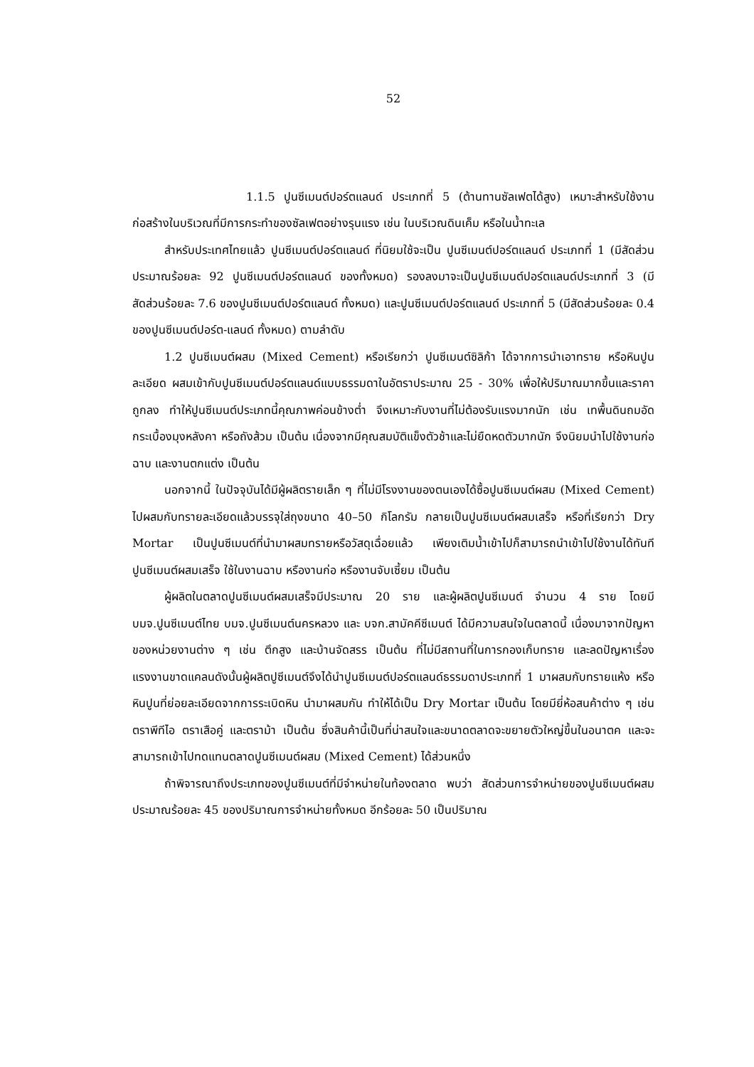52
1.1.5 ปูนซีเมนต์ปอร์ตแลนด์ ประเภทที่ 5 (ต้านทานซัลเฟตได้สูง) เหมาะสำหรับใช้งานก่อสร้างในบริเวณที่มีการกระทำของซัลเฟตอย่างรุนแรง เช่น ในบริเวณดินเค็ม หรือในน้ำทะเล
สำหรับประเทศไทยแล้ว ปูนซีเมนต์ปอร์ตแลนด์ ที่นิยมใช้จะเป็น ปูนซีเมนต์ปอร์ตแลนด์ ประเภทที่ 1 (มีสัดส่วนประมาณร้อยละ 92 ปูนซีเมนต์ปอร์ตแลนด์ ของทั้งหมด) รองลงมาจะเป็นปูนซีเมนต์ปอร์ตแลนด์ประเภทที่ 3 (มีสัดส่วนร้อยละ 7.6 ของปูนซีเมนต์ปอร์ตแลนด์ ทั้งหมด) และปูนซีเมนต์ปอร์ตแลนด์ ประเภทที่ 5 (มีสัดส่วนร้อยละ 0.4 ของปูนซีเมนต์ปอร์ต-แลนด์ ทั้งหมด) ตามลำดับ
1.2 ปูนซีเมนต์ผสม (Mixed Cement) หรือเรียกว่า ปูนซีเมนต์ซิลิก้า ได้จากการนำเอาทราย หรือหินปูนละเอียด ผสมเข้ากับปูนซีเมนต์ปอร์ตแลนด์แบบธรรมดาในอัตราประมาณ 25 - 30% เพื่อให้ปริมาณมากขึ้นและราคาถูกลง ทำให้ปูนซีเมนต์ประเภทนี้คุณภาพค่อนข้างต่ำ จึงเหมาะกับงานที่ไม่ต้องรับแรงมากนัก เช่น เทพื้นดินถมอัด กระเบื้องมุงหลังคา หรือถังส้วม เป็นต้น เนื่องจากมีคุณสมบัติแข็งตัวช้าและไม่ยืดหดตัวมากนัก จึงนิยมนำไปใช้งานก่อ ฉาบ และงานตกแต่ง เป็นต้น
นอกจากนี้ ในปัจจุบันได้มีผู้ผลิตรายเล็ก ๆ ที่ไม่มีโรงงานของตนเองได้ซื้อปูนซีเมนต์ผสม (Mixed Cement) ไปผสมกับทรายละเอียดแล้วบรรจุใส่ถุงขนาด 40–50 กิโลกรัม กลายเป็นปูนซีเมนต์ผสมเสร็จ หรือที่เรียกว่า Dry Mortar เป็นปูนซีเมนต์ที่นำมาผสมทรายหรือวัสดุเฉื่อยแล้ว เพียงเติมน้ำเข้าไปก็สามารถนำเข้าไปใช้งานได้ทันที ปูนซีเมนต์ผสมเสร็จ ใช้ในงานฉาบ หรืองานก่อ หรืองานจับเซี้ยม เป็นต้น
ผู้ผลิตในตลาดปูนซีเมนต์ผสมเสร็จมีประมาณ 20 ราย และผู้ผลิตปูนซีเมนต์ จำนวน 4 ราย โดยมี บมจ.ปูนซีเมนต์ไทย บมจ.ปูนซีเมนต์นครหลวง และ บจก.สามัคคีซีเมนต์ ได้มีความสนใจในตลาดนี้ เนื่องมาจากปัญหาของหน่วยงานต่าง ๆ เช่น ตึกสูง และบ้านจัดสรร เป็นต้น ที่ไม่มีสถานที่ในการกองเก็บทราย และลดปัญหาเรื่องแรงงานขาดแคลนดังนั้นผู้ผลิตปูซีเมนต์จึงได้นำปูนซีเมนต์ปอร์ตแลนด์ธรรมดาประเภทที่ 1 มาผสมกับทรายแห้ง หรือหินปูนที่ย่อยละเอียดจากการระเบิดหิน นำมาผสมกัน ทำให้ได้เป็น Dry Mortar เป็นต้น โดยมียี่ห้อสนค้าต่าง ๆ เช่น ตราพีทีไอ ตราเสือคู่ และตราม้า เป็นต้น ซึ่งสินค้านี้เป็นที่น่าสนใจและขนาดตลาดจะขยายตัวใหญ่ขึ้นในอนาตค และจะสามารถเข้าไปทดแทนตลาดปูนซีเมนต์ผสม (Mixed Cement) ได้ส่วนหนึ่ง
ถ้าพิจารณาถึงประเภทของปูนซีเมนต์ที่มีจำหน่ายในท้องตลาด พบว่า สัดส่วนการจำหน่ายของปูนซีเมนต์ผสมประมาณร้อยละ 45 ของปริมาณการจำหน่ายทั้งหมด อีกร้อยละ 50 เป็นปริมาณ